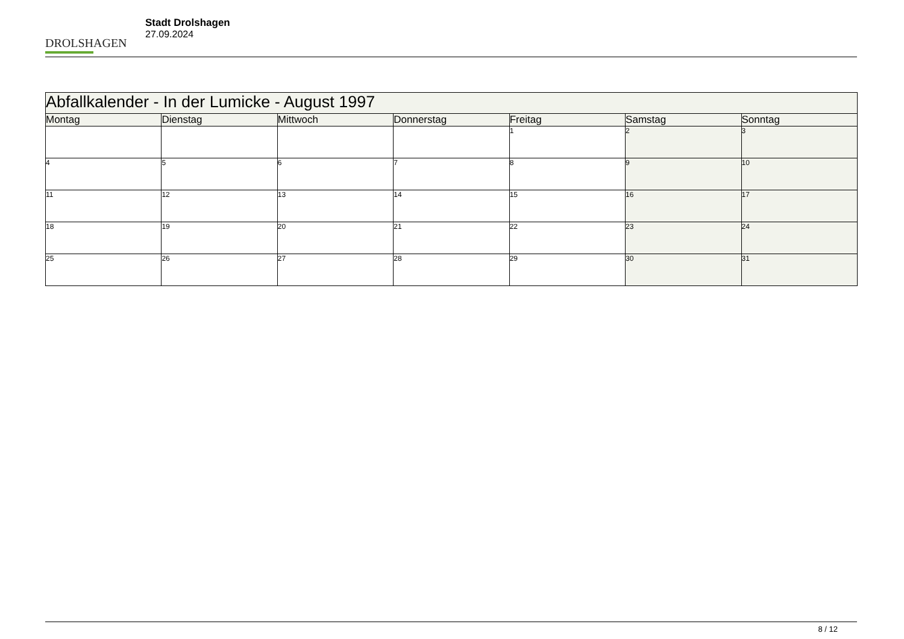DROLSHAGEN
Stadt Drolshagen
27.09.2024
| Abfallkalender - In der Lumicke - August 1997 | | | | | | |
| --- | --- | --- | --- | --- | --- | --- |
| Montag | Dienstag | Mittwoch | Donnerstag | Freitag | Samstag | Sonntag |
| | | | | 1 | 2 | 3 |
| 4 | 5 | 6 | 7 | 8 | 9 | 10 |
| 11 | 12 | 13 | 14 | 15 | 16 | 17 |
| 18 | 19 | 20 | 21 | 22 | 23 | 24 |
| 25 | 26 | 27 | 28 | 29 | 30 | 31 |
8 / 12